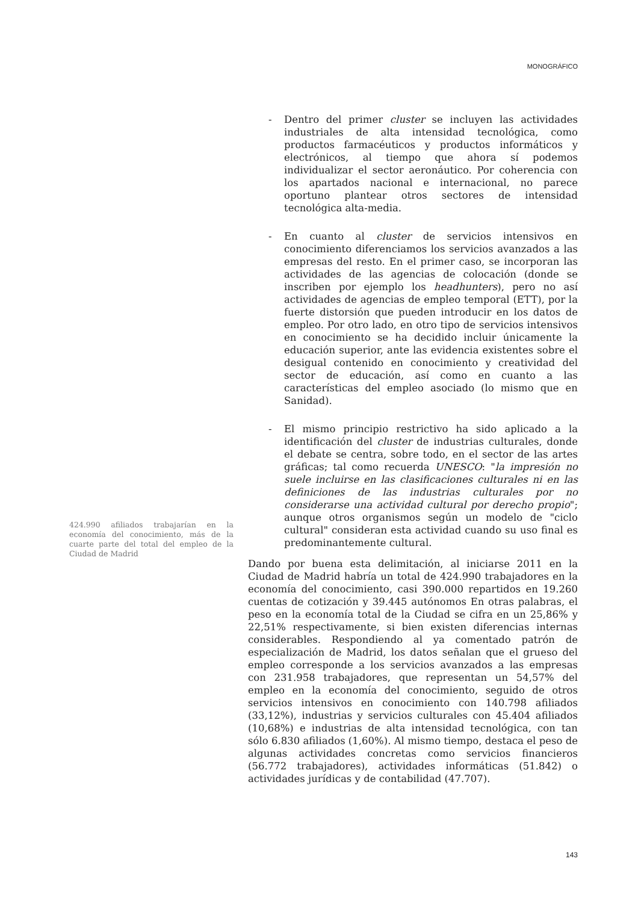MONOGRÁFICO
- Dentro del primer cluster se incluyen las actividades industriales de alta intensidad tecnológica, como productos farmacéuticos y productos informáticos y electrónicos, al tiempo que ahora sí podemos individualizar el sector aeronáutico. Por coherencia con los apartados nacional e internacional, no parece oportuno plantear otros sectores de intensidad tecnológica alta-media.
- En cuanto al cluster de servicios intensivos en conocimiento diferenciamos los servicios avanzados a las empresas del resto. En el primer caso, se incorporan las actividades de las agencias de colocación (donde se inscriben por ejemplo los headhunters), pero no así actividades de agencias de empleo temporal (ETT), por la fuerte distorsión que pueden introducir en los datos de empleo. Por otro lado, en otro tipo de servicios intensivos en conocimiento se ha decidido incluir únicamente la educación superior, ante las evidencia existentes sobre el desigual contenido en conocimiento y creatividad del sector de educación, así como en cuanto a las características del empleo asociado (lo mismo que en Sanidad).
- El mismo principio restrictivo ha sido aplicado a la identificación del cluster de industrias culturales, donde el debate se centra, sobre todo, en el sector de las artes gráficas; tal como recuerda UNESCO: "la impresión no suele incluirse en las clasificaciones culturales ni en las definiciones de las industrias culturales por no considerarse una actividad cultural por derecho propio"; aunque otros organismos según un modelo de "ciclo cultural" consideran esta actividad cuando su uso final es predominantemente cultural.
Dando por buena esta delimitación, al iniciarse 2011 en la Ciudad de Madrid habría un total de 424.990 trabajadores en la economía del conocimiento, casi 390.000 repartidos en 19.260 cuentas de cotización y 39.445 autónomos En otras palabras, el peso en la economía total de la Ciudad se cifra en un 25,86% y 22,51% respectivamente, si bien existen diferencias internas considerables. Respondiendo al ya comentado patrón de especialización de Madrid, los datos señalan que el grueso del empleo corresponde a los servicios avanzados a las empresas con 231.958 trabajadores, que representan un 54,57% del empleo en la economía del conocimiento, seguido de otros servicios intensivos en conocimiento con 140.798 afiliados (33,12%), industrias y servicios culturales con 45.404 afiliados (10,68%) e industrias de alta intensidad tecnológica, con tan sólo 6.830 afiliados (1,60%). Al mismo tiempo, destaca el peso de algunas actividades concretas como servicios financieros (56.772 trabajadores), actividades informáticas (51.842) o actividades jurídicas y de contabilidad (47.707).
424.990 afiliados trabajarían en la economía del conocimiento, más de la cuarte parte del total del empleo de la Ciudad de Madrid
143